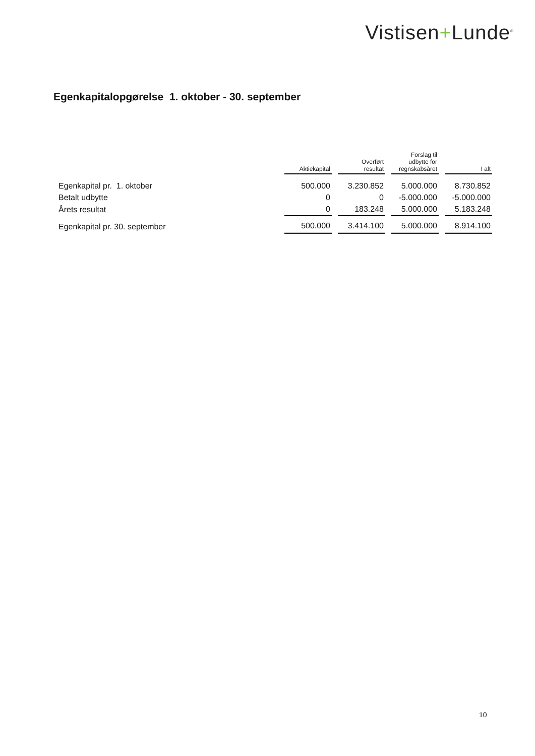Vistisen+Lunde<sup>®</sup>
Egenkapitalopgørelse 1. oktober - 30. september
| | Aktiekapital | Overført resultat | Forslag til udbytte for regnskabsåret | I alt |
| --- | --- | --- | --- | --- |
| Egenkapital pr. 1. oktober | 500.000 | 3.230.852 | 5.000.000 | 8.730.852 |
| Betalt udbytte | 0 | 0 | -5.000.000 | -5.000.000 |
| Årets resultat | 0 | 183.248 | 5.000.000 | 5.183.248 |
| Egenkapital pr. 30. september | 500.000 | 3.414.100 | 5.000.000 | 8.914.100 |
10